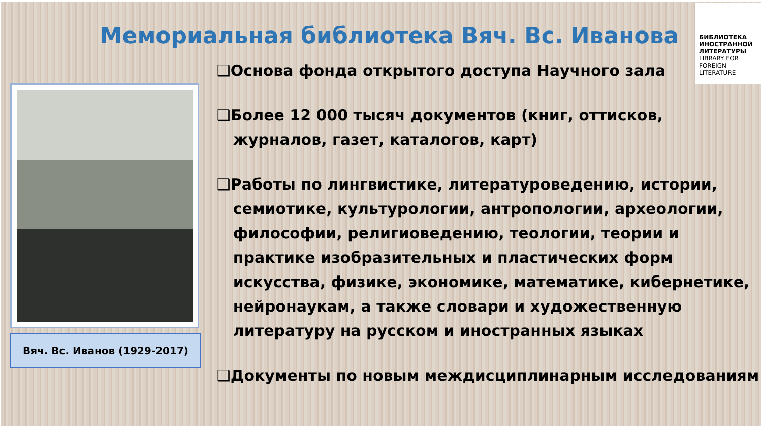БИБЛИОТЕКА ИНОСТРАННОЙ ЛИТЕРАТУРЫ
LIBRARY FOR FOREIGN LITERATURE
Вяч. Вс. Иванов (1929-2017)
Мемориальная библиотека Вяч. Вс. Иванова
❑Основа фонда открытого доступа Научного зала
❑Более 12 000 тысяч документов (книг, оттисков, журналов, газет, каталогов, карт)
❑Работы по лингвистике, литературоведению, истории, семиотике, культурологии, антропологии, археологии, философии, религиоведению, теологии, теории и практике изобразительных и пластических форм искусства, физике, экономике, математике, кибернетике, нейронаукам, а также словари и художественную литературу на русском и иностранных языках
❑Документы по новым междисциплинарным исследованиям